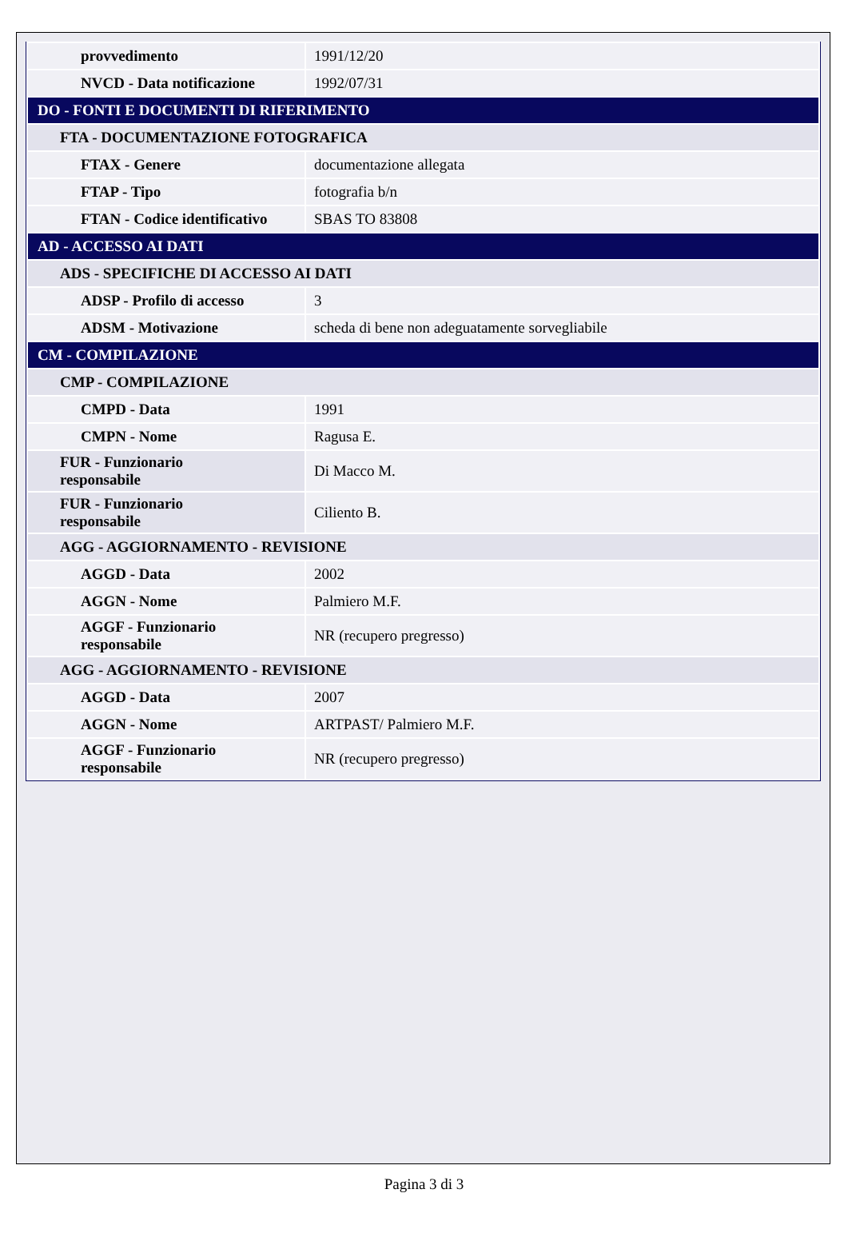| provvedimento | 1991/12/20 |
| NVCD - Data notificazione | 1992/07/31 |
| DO - FONTI E DOCUMENTI DI RIFERIMENTO | |
| FTA - DOCUMENTAZIONE FOTOGRAFICA | |
| FTAX - Genere | documentazione allegata |
| FTAP - Tipo | fotografia b/n |
| FTAN - Codice identificativo | SBAS TO 83808 |
| AD - ACCESSO AI DATI | |
| ADS - SPECIFICHE DI ACCESSO AI DATI | |
| ADSP - Profilo di accesso | 3 |
| ADSM - Motivazione | scheda di bene non adeguatamente sorvegliabile |
| CM - COMPILAZIONE | |
| CMP - COMPILAZIONE | |
| CMPD - Data | 1991 |
| CMPN - Nome | Ragusa E. |
| FUR - Funzionario responsabile | Di Macco M. |
| FUR - Funzionario responsabile | Ciliento B. |
| AGG - AGGIORNAMENTO - REVISIONE | |
| AGGD - Data | 2002 |
| AGGN - Nome | Palmiero M.F. |
| AGGF - Funzionario responsabile | NR (recupero pregresso) |
| AGG - AGGIORNAMENTO - REVISIONE | |
| AGGD - Data | 2007 |
| AGGN - Nome | ARTPAST/ Palmiero M.F. |
| AGGF - Funzionario responsabile | NR (recupero pregresso) |
Pagina 3 di 3